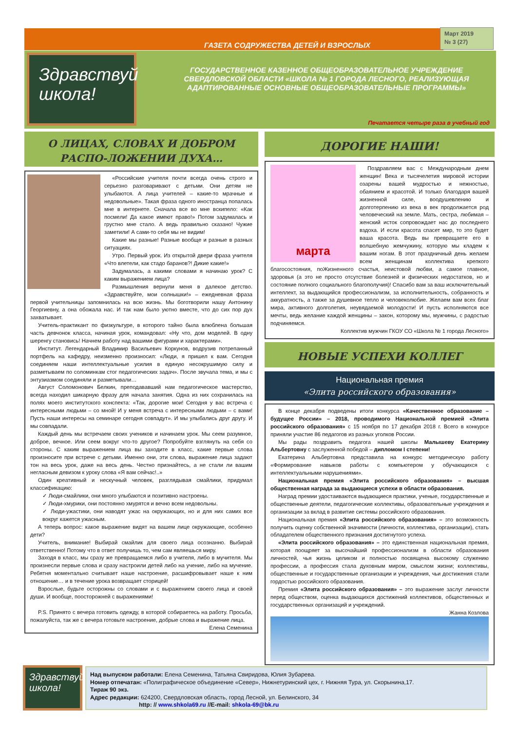ГАЗЕТА СОДРУЖЕСТВА ДЕТЕЙ И ВЗРОСЛЫХ
Март 2019
№ 3 (27)
Здравствуй
школа!
ГОСУДАРСТВЕННОЕ КАЗЕННОЕ ОБЩЕОБРАЗОВАТЕЛЬНОЕ УЧРЕЖДЕНИЕ СВЕРДЛОВСКОЙ ОБЛАСТИ «ШКОЛА № 1 ГОРОДА ЛЕСНОГО, РЕАЛИЗУЮЩАЯ АДАПТИРОВАННЫЕ ОСНОВНЫЕ ОБЩЕОБРАЗОВАТЕЛЬНЫЕ ПРОГРАММЫ»
Печатается четыре раза в учебный год
О ЛИЦАХ, СЛОВАХ И ДОБРОМ РАСПО-ЛОЖЕНИИ ДУХА…
«Российские учителя почти всегда очень строго и серьезно разговаривают с детьми. Они детям не улыбаются. А лица учителей – какие-то мрачные и недовольные». Такая фраза одного иностранца попалась мне в интернете. Сначала все во мне вскипело: «Как посмели! Да какое имеют право!» Потом задумалась и грустно мне стало. А ведь правильно сказано! Чужие заметили! А сами-то себя мы не видим!
Какие мы разные! Разные вообще и разные в разных ситуациях.
Утро. Первый урок. Из открытой двери фраза учителя «Что влетели, как стадо баранов?! Дикие какие!»
Задумалась, а какими словами я начинаю урок? С каким выражением лица?
Размышления вернули меня в далекое детство. «Здравствуйте, мои солнышки!» – ежедневная фраза первой учительницы запомнилась на всю жизнь. Мы боготворили нашу Антонину Георгиевну, а она обожала нас. И так нам было уютно вместе, что до сих пор дух захватывает.
Учитель-практикант по физкультуре, в которого тайно была влюблена большая часть девчонок класса, начиная урок, командовал: «Ну что, дом моделей. В одну шеренгу становись! Начнем работу над вашими фигурами и характерами».
Институт. Легендарный Владимир Васильевич Коркунов, водрузив потрепанный портфель на кафедру, неизменно произносил: «Люди, я пришел к вам. Сегодня соединяем наши интеллектуальные усилия в единую несокрушимую силу и разметываем по соломинкам стог педагогических задач». После звучала тема, и мы с энтузиазмом соединяли и разметывали…
Август Соломонович Белкин, преподававший нам педагогическое мастерство, всегда находил шикарную фразу для начала занятия. Одна из них сохранилась на полях моего институтского конспекта: «Так, дорогие мои! Сегодня у вас встреча с интересными людьми – со мной! И у меня встреча с интересными людьми – с вами! Пусть наши интересы на семинаре сегодня совпадут». И мы улыбались друг другу. И мы совпадали.
Каждый день мы встречаем своих учеников и начинаем урок. Мы сеем разумное, доброе, вечное. Или сеем вокруг что-то другое? Попробуйте взглянуть на себя со стороны. С каким выражением лица вы заходите в класс, какие первые слова произносите при встрече с детьми. Именно они, эти слова, выражение лица задают тон на весь урок, даже на весь день. Честно признайтесь, а не стали ли вашим негласным девизом к уроку слова «Я вам сейчас!..»
Один креативный и нескучный человек, разглядывая смайлики, придумал классификацию:
✓ Люди-смайлики, они много улыбаются и позитивно настроены.
✓ Люди-хмурики, они постоянно хмурятся и вечно всем недовольны.
✓ Люди-ужастики, они наводят ужас на окружающих, но и для них самих все вокруг кажется ужасным.
А теперь вопрос: какое выражение видят на вашем лице окружающие, особенно дети?
Учитель, внимание! Выбирай смайлик для своего лица осознанно. Выбирай ответственно! Потому что в ответ получишь то, чем сам являешься миру.
Заходя в класс, мы сразу же превращаемся либо в учителя, либо в мучителя. Мы произнесли первые слова и сразу настроили детей либо на учение, либо на мучение. Ребятня моментально считывает наше настроение, расшифровывает наше к ним отношение… и в течение урока возвращает сторицей!
Взрослые, будьте осторожны со словами и с выражением своего лица и своей души. И вообще, поосторожней с выражениями!
P.S. Принято с вечера готовить одежду, в которой собираетесь на работу. Просьба, пожалуйста, так же с вечера готовьте настроение, добрые слова и выражение лица.
Елена Семенина
ДОРОГИЕ НАШИ!
марта
Поздравляем вас с Международным днем женщин! Века и тысячелетия мировой истории озарены вашей мудростью и нежностью, обаянием и красотой. И только благодаря вашей жизненной силе, воодушевлению и долготерпению из века в век продолжается род человеческий на земле. Мать, сестра, любимая – женский исток сопровождает нас до последнего вздоха. И если красота спасет мир, то это будет ваша красота. Ведь вы превращаете его в волшебную жемчужину, которую мы кладем к вашим ногам. В этот праздничный день желаем всем женщинам коллектива крепкого благосостояния, поЖизненного счастья, неистовой любви, а самое главное, здоровья (а это не просто отсутствие болезней и физических недостатков, но и состояние полного социального благополучия)! Спасибо вам за ваш исключительный интеллект, за выдающийся профессионализм, за исполнительность, собранность и аккуратность, а также за душевное тепло и человеколюбие. Желаем вам всех благ мира, активного долголетия, неувядаемой молодости! И пусть исполняются все мечты, ведь желание каждой женщины – закон, которому мы, мужчины, с радостью подчиняемся.
Коллектив мужчин ГКОУ СО «Школа № 1 города Лесного»
НОВЫЕ УСПЕХИ КОЛЛЕГ
Национальная премия
«Элита российского образования»
В конце декабря подведены итоги конкурса «Качественное образование – будущее России» – 2018, проводимого Национальной премией «Элита российского образования» с 15 ноября по 17 декабря 2018 г. Всего в конкурсе приняли участие 86 педагогов из разных уголков России.
Мы рады поздравить педагога нашей школы Малышеву Екатерину Альбертовну с заслуженной победой – дипломом I степени!
Екатерина Альбертовна представила на конкурс методическую работу «Формирование навыков работы с компьютером у обучающихся с интеллектуальными нарушениями».
Национальная премия «Элита российского образования» – высшая общественная награда за выдающиеся успехи в области образования.
Наград премии удостаиваются выдающиеся практики, ученые, государственные и общественные деятели, педагогические коллективы, образовательные учреждения и организации за вклад в развитие системы российского образования.
Национальная премия «Элита российского образования» – это возможность получить оценку собственной значимости (личности, коллектива, организации), стать обладателем общественного признания достигнутого успеха.
«Элита российского образования» – это единственная национальная премия, которая поощряет за высочайший профессионализм в области образования личностей, чья жизнь целиком и полностью посвящена высокому служению профессии, а профессия стала духовным миром, смыслом жизни; коллективы, общественные и государственные организации и учреждения, чьи достижения стали гордостью российского образования.
Премия «Элита российского образования» – это выражение заслуг личности перед обществом, оценка выдающихся достижений коллективов, общественных и государственных организаций и учреждений.
Жанна Козлова
Здравствуй
школа!
Над выпуском работали: Елена Семенина, Татьяна Свиридова, Юлия Зубарева.
Номер отпечатан: «Полиграфическое объединение «Север», Нижнетуринский цех, г. Нижняя Тура, ул. Скорынина,17.
Тираж 90 экз.
Адрес редакции: 624200, Свердловская область, город Лесной, ул. Белинского, 34
http: // www.shkola69.ru //E-mail: shkola-69@bk.ru